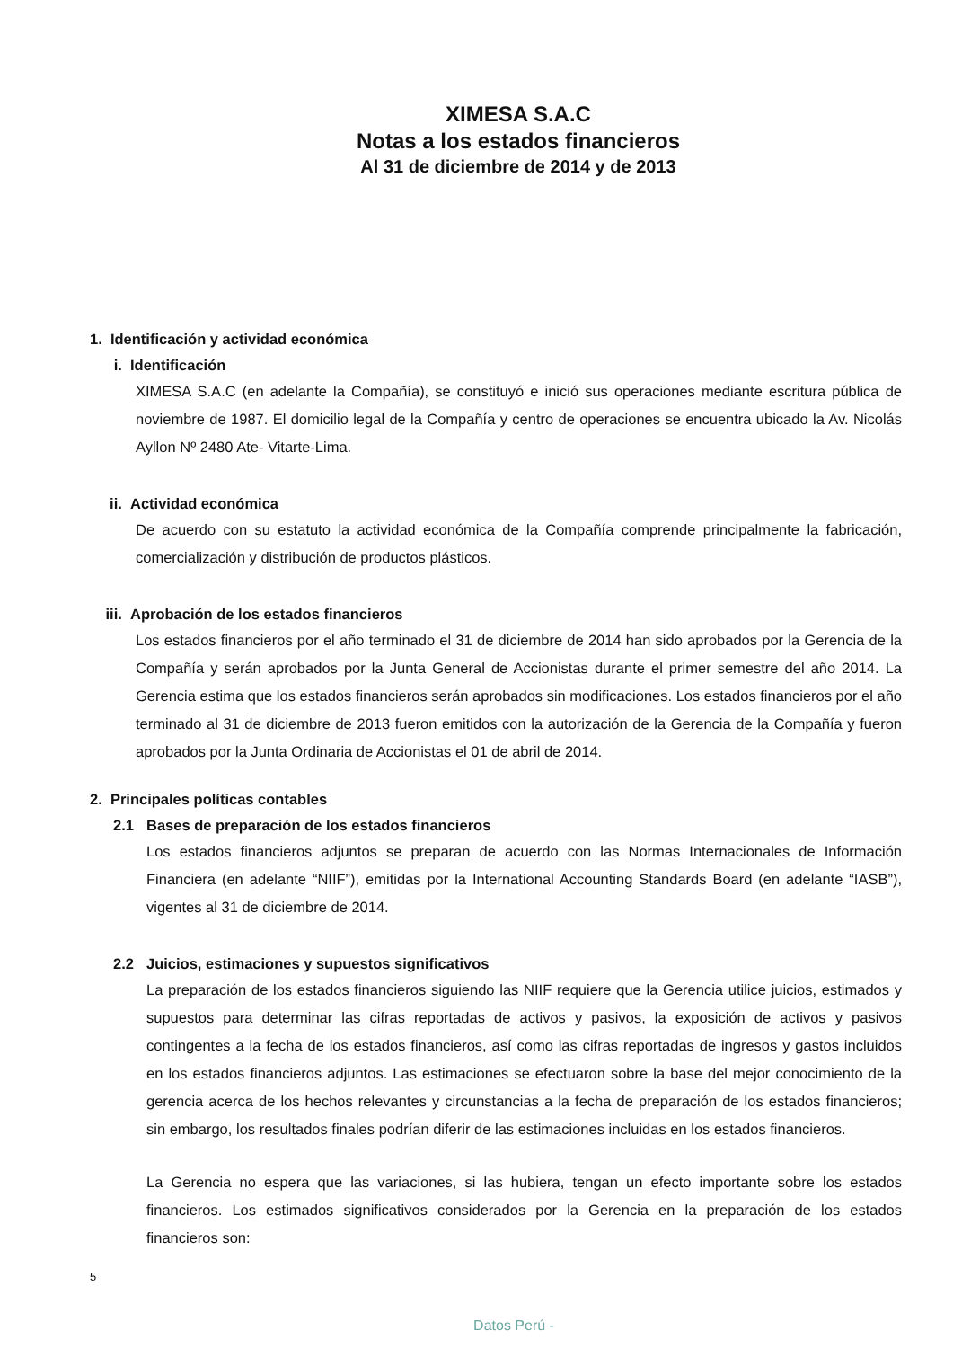XIMESA S.A.C
Notas a los estados financieros
Al 31 de diciembre de 2014 y de 2013
1. Identificación y actividad económica
i. Identificación
XIMESA S.A.C (en adelante la Compañía), se constituyó e inició sus operaciones mediante escritura pública de noviembre de 1987. El domicilio legal de la Compañía y centro de operaciones se encuentra ubicado la Av. Nicolás Ayllon Nº 2480 Ate- Vitarte-Lima.
ii. Actividad económica
De acuerdo con su estatuto la actividad económica de la Compañía comprende principalmente la fabricación, comercialización y distribución de productos plásticos.
iii. Aprobación de los estados financieros
Los estados financieros por el año terminado el 31 de diciembre de 2014 han sido aprobados por la Gerencia de la Compañía y serán aprobados por la Junta General de Accionistas durante el primer semestre del año 2014. La Gerencia estima que los estados financieros serán aprobados sin modificaciones. Los estados financieros por el año terminado al 31 de diciembre de 2013 fueron emitidos con la autorización de la Gerencia de la Compañía y fueron aprobados por la Junta Ordinaria de Accionistas el 01 de abril de 2014.
2. Principales políticas contables
2.1 Bases de preparación de los estados financieros
Los estados financieros adjuntos se preparan de acuerdo con las Normas Internacionales de Información Financiera (en adelante “NIIF”), emitidas por la International Accounting Standards Board (en adelante “IASB”), vigentes al 31 de diciembre de 2014.
2.2 Juicios, estimaciones y supuestos significativos
La preparación de los estados financieros siguiendo las NIIF requiere que la Gerencia utilice juicios, estimados y supuestos para determinar las cifras reportadas de activos y pasivos, la exposición de activos y pasivos contingentes a la fecha de los estados financieros, así como las cifras reportadas de ingresos y gastos incluidos en los estados financieros adjuntos. Las estimaciones se efectuaron sobre la base del mejor conocimiento de la gerencia acerca de los hechos relevantes y circunstancias a la fecha de preparación de los estados financieros; sin embargo, los resultados finales podrían diferir de las estimaciones incluidas en los estados financieros.
La Gerencia no espera que las variaciones, si las hubiera, tengan un efecto importante sobre los estados financieros. Los estimados significativos considerados por la Gerencia en la preparación de los estados financieros son:
5
Datos Perú -